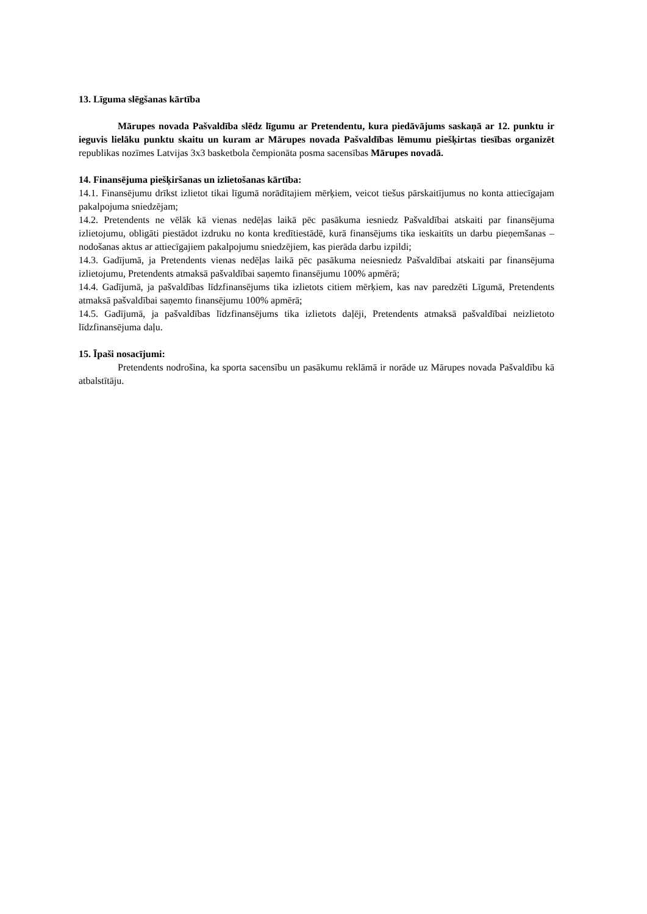13. Līguma slēgšanas kārtība
Mārupes novada Pašvaldība slēdz līgumu ar Pretendentu, kura piedāvājums saskaņā ar 12. punktu ir ieguvis lielāku punktu skaitu un kuram ar Mārupes novada Pašvaldības lēmumu piešķirtas tiesības organizēt republikas nozīmes Latvijas 3x3 basketbola čempionāta posma sacensības Mārupes novadā.
14. Finansējuma piešķiršanas un izlietošanas kārtība:
14.1. Finansējumu drīkst izlietot tikai līgumā norādītajiem mērķiem, veicot tiešus pārskaitījumus no konta attiecīgajam pakalpojuma sniedzējam;
14.2. Pretendents ne vēlāk kā vienas nedēļas laikā pēc pasākuma iesniedz Pašvaldībai atskaiti par finansējuma izlietojumu, obligāti piestādot izdruku no konta kredītiestādē, kurā finansējums tika ieskaitīts un darbu pieņemšanas – nodošanas aktus ar attiecīgajiem pakalpojumu sniedzējiem, kas pierāda darbu izpildi;
14.3. Gadījumā, ja Pretendents vienas nedēļas laikā pēc pasākuma neiesniedz Pašvaldībai atskaiti par finansējuma izlietojumu, Pretendents atmaksā pašvaldībai saņemto finansējumu 100% apmērā;
14.4. Gadījumā, ja pašvaldības līdzfinansējums tika izlietots citiem mērķiem, kas nav paredzēti Līgumā, Pretendents atmaksā pašvaldībai saņemto finansējumu 100% apmērā;
14.5. Gadījumā, ja pašvaldības līdzfinansējums tika izlietots daļēji, Pretendents atmaksā pašvaldībai neizlietoto līdzfinansējuma daļu.
15. Īpaši nosacījumi:
Pretendents nodrošina, ka sporta sacensību un pasākumu reklāmā ir norāde uz Mārupes novada Pašvaldību kā atbalstītāju.